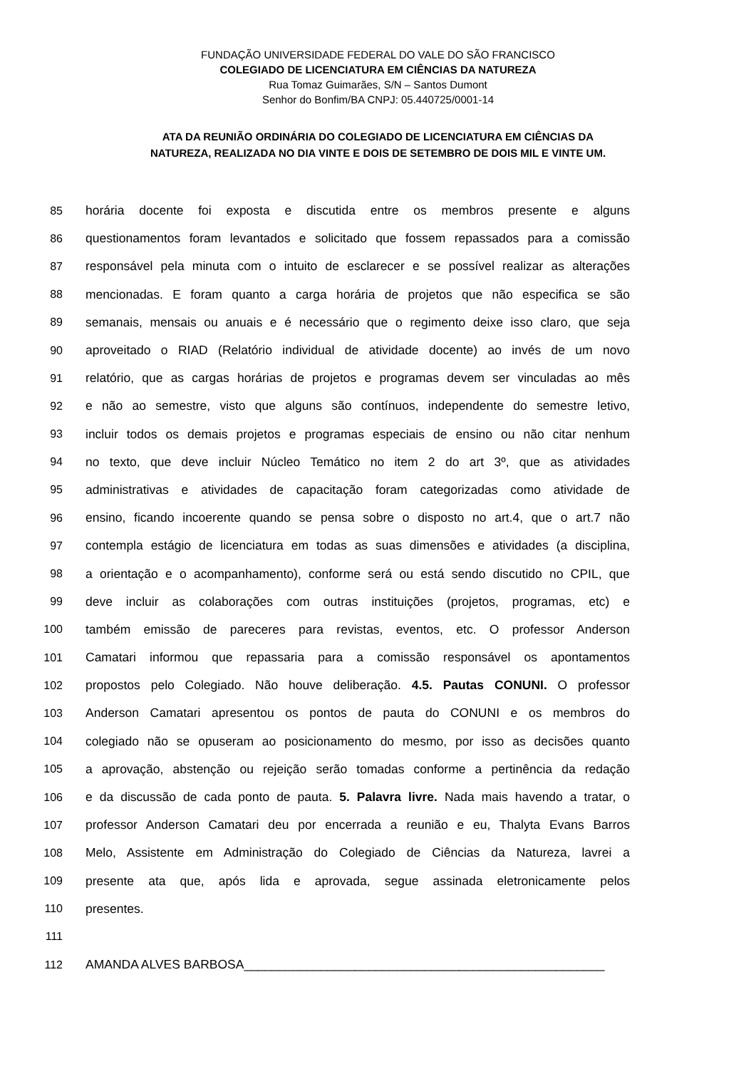FUNDAÇÃO UNIVERSIDADE FEDERAL DO VALE DO SÃO FRANCISCO
COLEGIADO DE LICENCIATURA EM CIÊNCIAS DA NATUREZA
Rua Tomaz Guimarães, S/N – Santos Dumont
Senhor do Bonfim/BA CNPJ: 05.440725/0001-14
ATA DA REUNIÃO ORDINÁRIA DO COLEGIADO DE LICENCIATURA EM CIÊNCIAS DA
NATUREZA, REALIZADA NO DIA VINTE E DOIS DE SETEMBRO DE DOIS MIL E VINTE UM.
85 horária docente foi exposta e discutida entre os membros presente e alguns
86 questionamentos foram levantados e solicitado que fossem repassados para a comissão
87 responsável pela minuta com o intuito de esclarecer e se possível realizar as alterações
88 mencionadas. E foram quanto a carga horária de projetos que não especifica se são
89 semanais, mensais ou anuais e é necessário que o regimento deixe isso claro, que seja
90 aproveitado o RIAD (Relatório individual de atividade docente) ao invés de um novo
91 relatório, que as cargas horárias de projetos e programas devem ser vinculadas ao mês
92 e não ao semestre, visto que alguns são contínuos, independente do semestre letivo,
93 incluir todos os demais projetos e programas especiais de ensino ou não citar nenhum
94 no texto, que deve incluir Núcleo Temático no item 2 do art 3º, que as atividades
95 administrativas e atividades de capacitação foram categorizadas como atividade de
96 ensino, ficando incoerente quando se pensa sobre o disposto no art.4, que o art.7 não
97 contempla estágio de licenciatura em todas as suas dimensões e atividades (a disciplina,
98 a orientação e o acompanhamento), conforme será ou está sendo discutido no CPIL, que
99 deve incluir as colaborações com outras instituições (projetos, programas, etc) e
100 também emissão de pareceres para revistas, eventos, etc. O professor Anderson
101 Camatari informou que repassaria para a comissão responsável os apontamentos
102 propostos pelo Colegiado. Não houve deliberação. 4.5. Pautas CONUNI. O professor
103 Anderson Camatari apresentou os pontos de pauta do CONUNI e os membros do
104 colegiado não se opuseram ao posicionamento do mesmo, por isso as decisões quanto
105 a aprovação, abstenção ou rejeição serão tomadas conforme a pertinência da redação
106 e da discussão de cada ponto de pauta. 5. Palavra livre. Nada mais havendo a tratar, o
107 professor Anderson Camatari deu por encerrada a reunião e eu, Thalyta Evans Barros
108 Melo, Assistente em Administração do Colegiado de Ciências da Natureza, lavrei a
109 presente ata que, após lida e aprovada, segue assinada eletronicamente pelos
110 presentes.
111
112 AMANDA ALVES BARBOSA____________________________________________________